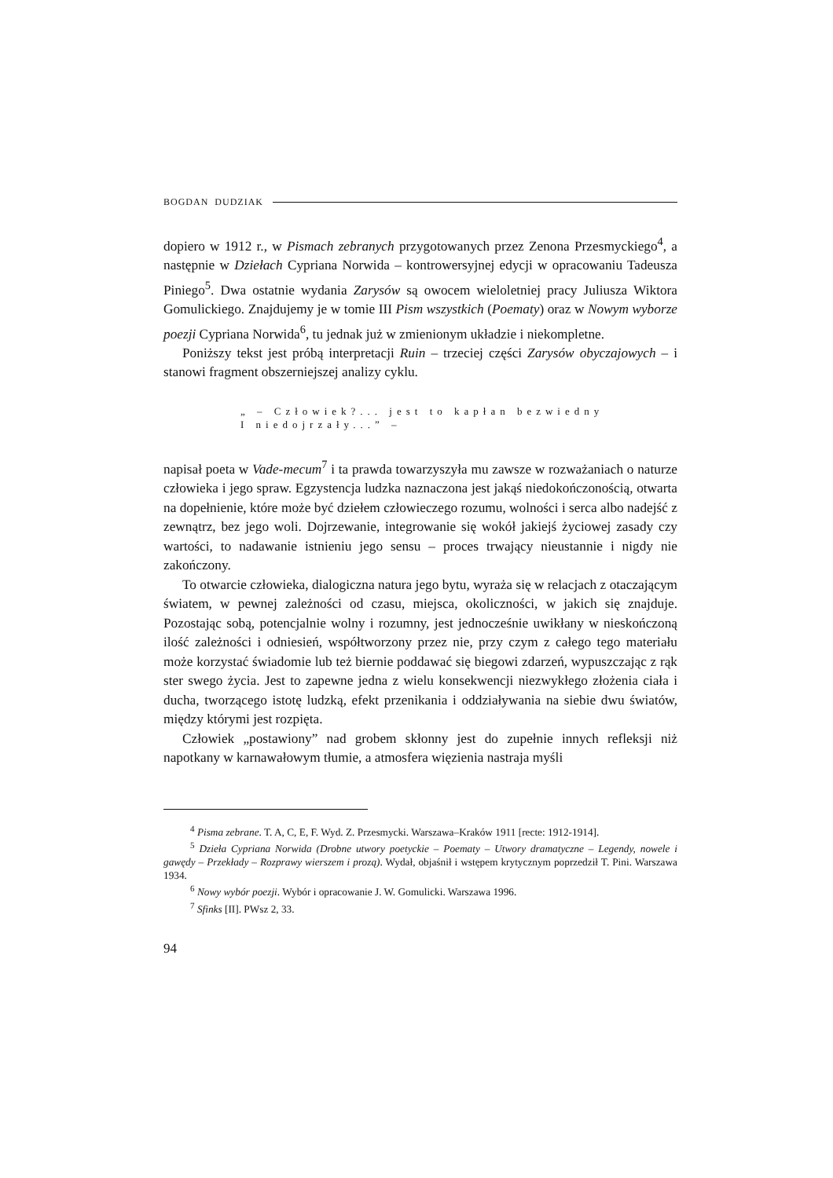BOGDAN DUDZIAK
dopiero w 1912 r., w Pismach zebranych przygotowanych przez Zenona Przesmyckiego<sup>4</sup>, a następnie w Dziełach Cypriana Norwida – kontrowersyjnej edycji w opracowaniu Tadeusza Piniego<sup>5</sup>. Dwa ostatnie wydania Zarysów są owocem wieloletniej pracy Juliusza Wiktora Gomulickiego. Znajdujemy je w tomie III Pism wszystkich (Poematy) oraz w Nowym wyborze poezji Cypriana Norwida<sup>6</sup>, tu jednak już w zmienionym układzie i niekompletne.
Poniższy tekst jest próbą interpretacji Ruin – trzeciej części Zarysów obyczajowych – i stanowi fragment obszerniejszej analizy cyklu.
„ – Człowiek?... jest to kapłan bezwiedny
I niedojrzały...” –
napisał poeta w Vade-mecum<sup>7</sup> i ta prawda towarzyszyła mu zawsze w rozważaniach o naturze człowieka i jego spraw. Egzystencja ludzka naznaczona jest jakąś niedokończonością, otwarta na dopełnienie, które może być dziełem człowieczego rozumu, wolności i serca albo nadejść z zewnątrz, bez jego woli. Dojrzewanie, integrowanie się wokół jakiejś życiowej zasady czy wartości, to nadawanie istnieniu jego sensu – proces trwający nieustannie i nigdy nie zakończony.
To otwarcie człowieka, dialogiczna natura jego bytu, wyraża się w relacjach z otaczającym światem, w pewnej zależności od czasu, miejsca, okoliczności, w jakich się znajduje. Pozostając sobą, potencjalnie wolny i rozumny, jest jednocześnie uwikłany w nieskończoną ilość zależności i odniesień, współtworzony przez nie, przy czym z całego tego materiału może korzystać świadomie lub też biernie poddawać się biegowi zdarzeń, wypuszczając z rąk ster swego życia. Jest to zapewne jedna z wielu konsekwencji niezwykłego złożenia ciała i ducha, tworzącego istotę ludzką, efekt przenikania i oddziaływania na siebie dwu światów, między którymi jest rozpięta.
Człowiek „postawiony” nad grobem skłonny jest do zupełnie innych refleksji niż napotkany w karnawałowym tłumie, a atmosfera więzienia nastraja myśli
<sup>4</sup> Pisma zebrane. T. A, C, E, F. Wyd. Z. Przesmycki. Warszawa–Kraków 1911 [recte: 1912-1914].
<sup>5</sup> Dzieła Cypriana Norwida (Drobne utwory poetyckie – Poematy – Utwory dramatyczne – Legendy, nowele i gawędy – Przekłady – Rozprawy wierszem i prozą). Wydał, objaśnił i wstępem krytycznym poprzedził T. Pini. Warszawa 1934.
<sup>6</sup> Nowy wybór poezji. Wybór i opracowanie J. W. Gomulicki. Warszawa 1996.
<sup>7</sup> Sfinks [II]. PWsz 2, 33.
94